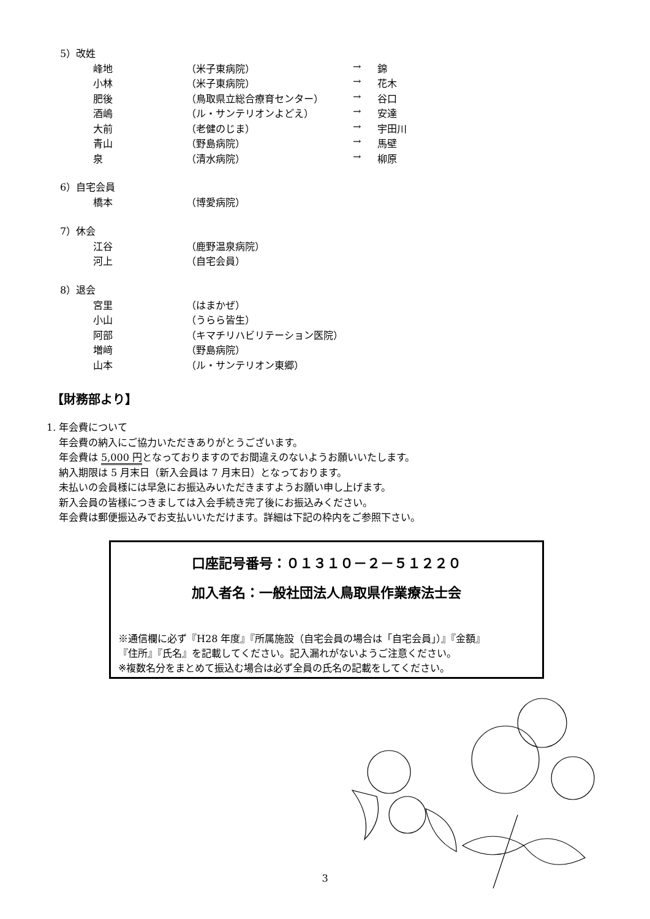5）改姓
| 峰地 | （米子東病院） | → | 錦 |
| 小林 | （米子東病院） | → | 花木 |
| 肥後 | （鳥取県立総合療育センター） | → | 谷口 |
| 酒嶋 | （ル・サンテリオンよどえ） | → | 安達 |
| 大前 | （老健のじま） | → | 宇田川 |
| 青山 | （野島病院） | → | 馬壁 |
| 泉 | （清水病院） | → | 柳原 |
6）自宅会員
| 橋本 | （博愛病院） |
7）休会
| 江谷 | （鹿野温泉病院） |
| 河上 | （自宅会員） |
8）退会
| 宮里 | （はまかぜ） |
| 小山 | （うらら皆生） |
| 阿部 | （キマチリハビリテーション医院） |
| 増﨑 | （野島病院） |
| 山本 | （ル・サンテリオン東郷） |
【財務部より】
1. 年会費について
年会費の納入にご協力いただきありがとうございます。
年会費は 5,000 円となっておりますのでお間違えのないようお願いいたします。
納入期限は 5 月末日（新入会員は 7 月末日）となっております。
未払いの会員様には早急にお振込みいただきますようお願い申し上げます。
新入会員の皆様につきましては入会手続き完了後にお振込みください。
年会費は郵便振込みでお支払いいただけます。詳細は下記の枠内をご参照下さい。
口座記号番号：０１３１０－２－５１２２０
加入者名：一般社団法人鳥取県作業療法士会
※通信欄に必ず『H28 年度』『所属施設（自宅会員の場合は「自宅会員」）』『金額』
『住所』『氏名』を記載してください。記入漏れがないようご注意ください。
※複数名分をまとめて振込む場合は必ず全員の氏名の記載をしてください。
3